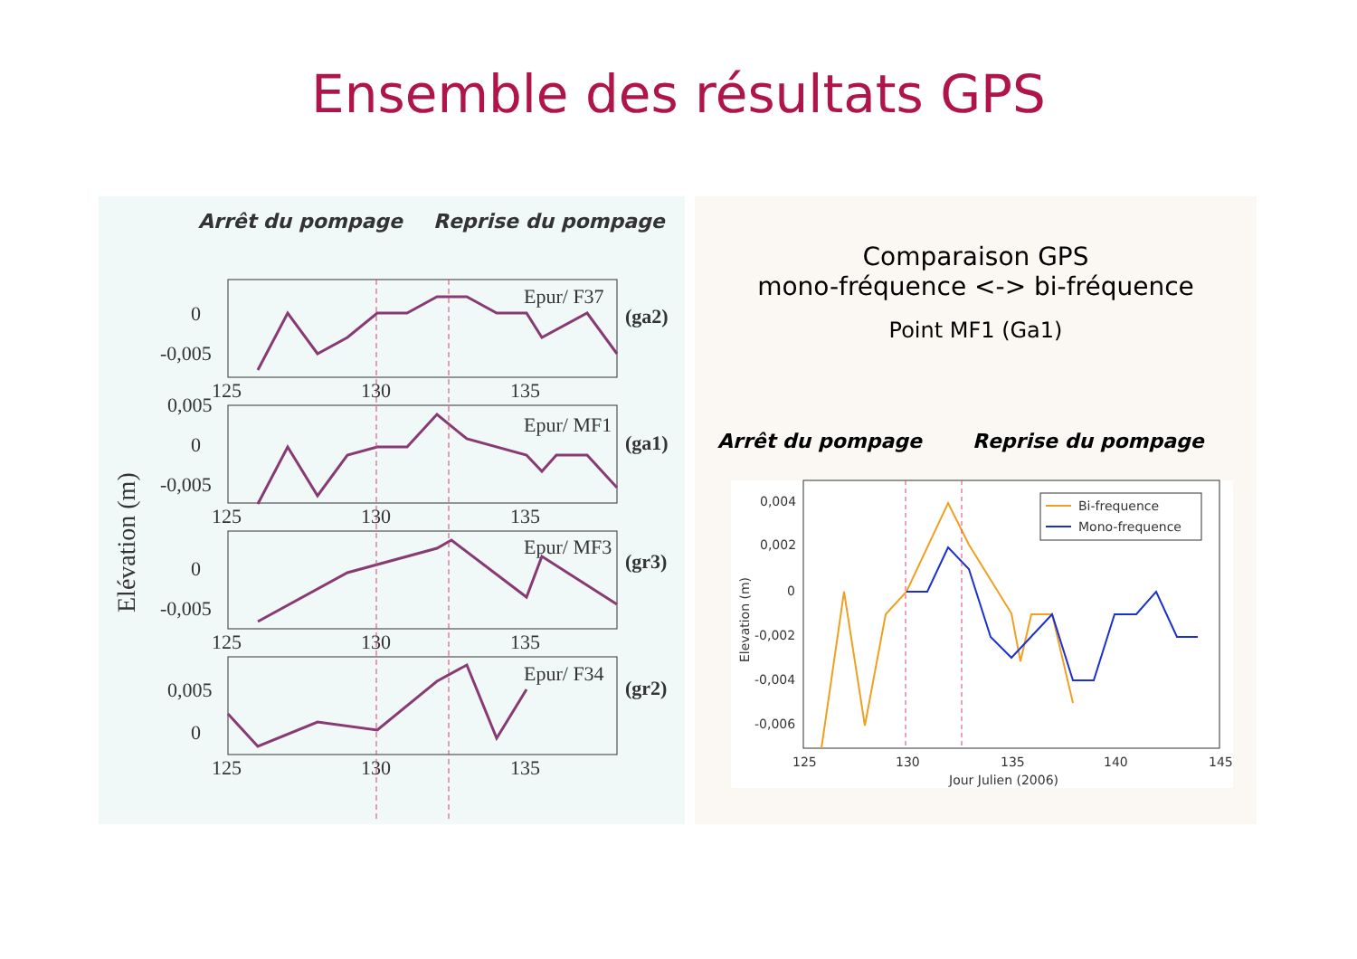Ensemble des résultats GPS
Arrêt du pompage Reprise du pompage
0
-0,005
0
-0,005
0,005
0
-0,005
0,005
0
Epur/ F37
Epur/ MF1
Epur/ MF3
Epur/ F34
(ga2)
(ga1)
(gr3)
(gr2)
125
130
135
125
130
135
125
130
135
125
130
135
Elévation (m)
Comparaison GPS
mono-fréquence <-> bi-fréquence
Point MF1 (Ga1)
Arrêt du pompage Reprise du pompage
Bi-frequence
Mono-frequence
0,004
0,002
0
-0,002
-0,004
-0,006
125
130
135
140
145
Jour Julien (2006)
Elevation (m)